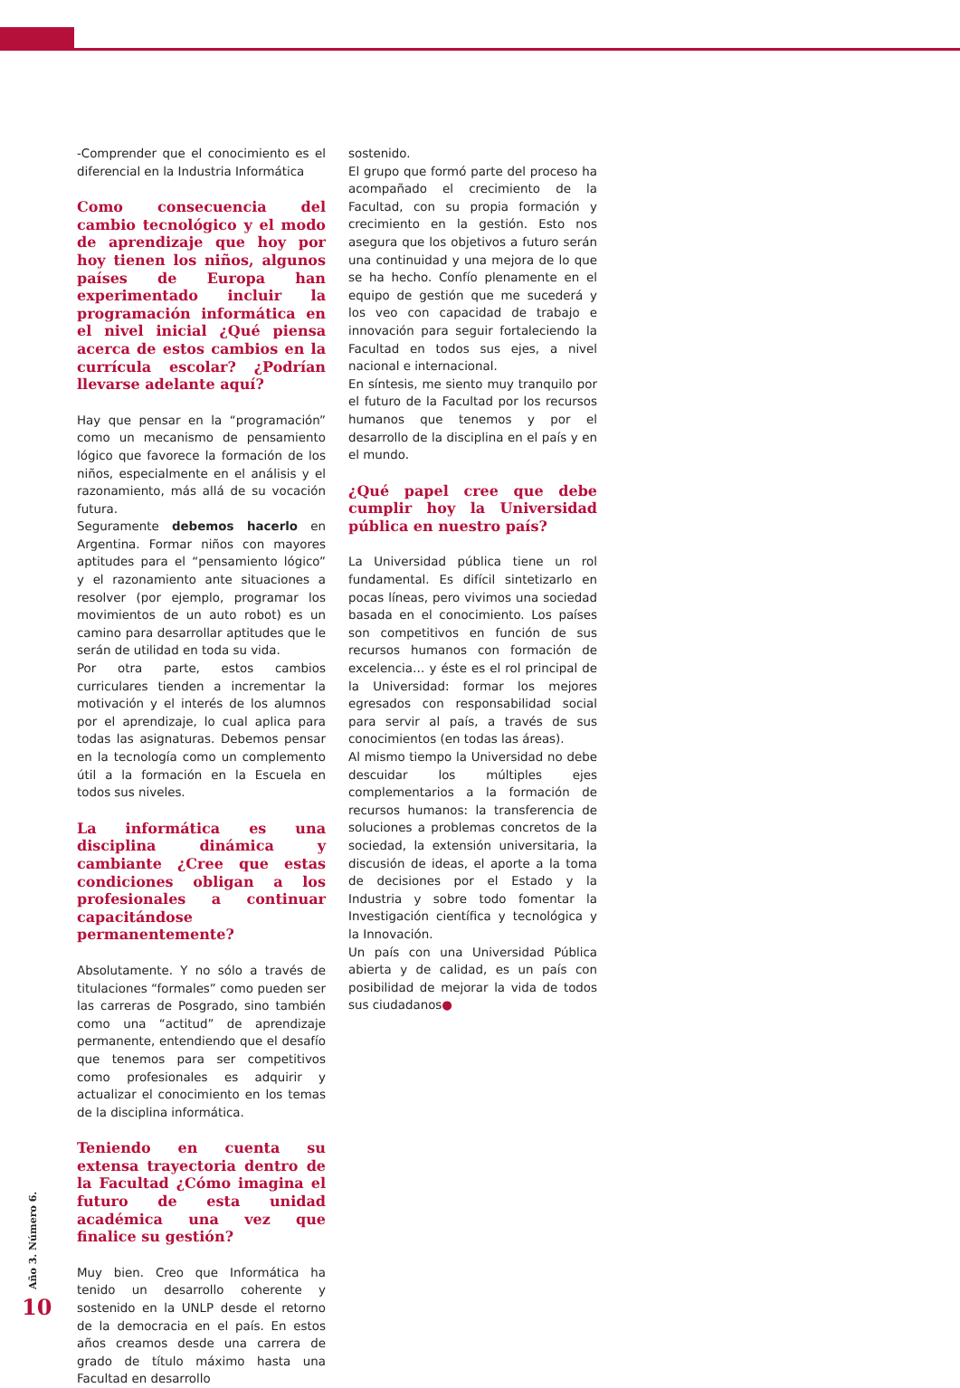-Comprender que el conocimiento es el diferencial en la Industria Informática
Como consecuencia del cambio tecnológico y el modo de aprendizaje que hoy por hoy tienen los niños, algunos países de Europa han experimentado incluir la programación informática en el nivel inicial ¿Qué piensa acerca de estos cambios en la currícula escolar? ¿Podrían llevarse adelante aquí?
Hay que pensar en la “programación” como un mecanismo de pensamiento lógico que favorece la formación de los niños, especialmente en el análisis y el razonamiento, más allá de su vocación futura.
Seguramente debemos hacerlo en Argentina. Formar niños con mayores aptitudes para el “pensamiento lógico” y el razonamiento ante situaciones a resolver (por ejemplo, programar los movimientos de un auto robot) es un camino para desarrollar aptitudes que le serán de utilidad en toda su vida.
Por otra parte, estos cambios curriculares tienden a incrementar la motivación y el interés de los alumnos por el aprendizaje, lo cual aplica para todas las asignaturas. Debemos pensar en la tecnología como un complemento útil a la formación en la Escuela en todos sus niveles.
La informática es una disciplina dinámica y cambiante ¿Cree que estas condiciones obligan a los profesionales a continuar capacitándose permanentemente?
Absolutamente. Y no sólo a través de titulaciones “formales” como pueden ser las carreras de Posgrado, sino también como una “actitud” de aprendizaje permanente, entendiendo que el desafío que tenemos para ser competitivos como profesionales es adquirir y actualizar el conocimiento en los temas de la disciplina informática.
Teniendo en cuenta su extensa trayectoria dentro de la Facultad ¿Cómo imagina el futuro de esta unidad académica una vez que finalice su gestión?
Muy bien. Creo que Informática ha tenido un desarrollo coherente y sostenido en la UNLP desde el retorno de la democracia en el país. En estos años creamos desde una carrera de grado de título máximo hasta una Facultad en desarrollo
sostenido.
El grupo que formó parte del proceso ha acompañado el crecimiento de la Facultad, con su propia formación y crecimiento en la gestión. Esto nos asegura que los objetivos a futuro serán una continuidad y una mejora de lo que se ha hecho. Confío plenamente en el equipo de gestión que me sucederá y los veo con capacidad de trabajo e innovación para seguir fortaleciendo la Facultad en todos sus ejes, a nivel nacional e internacional.
En síntesis, me siento muy tranquilo por el futuro de la Facultad por los recursos humanos que tenemos y por el desarrollo de la disciplina en el país y en el mundo.
¿Qué papel cree que debe cumplir hoy la Universidad pública en nuestro país?
La Universidad pública tiene un rol fundamental. Es difícil sintetizarlo en pocas líneas, pero vivimos una sociedad basada en el conocimiento. Los países son competitivos en función de sus recursos humanos con formación de excelencia… y éste es el rol principal de la Universidad: formar los mejores egresados con responsabilidad social para servir al país, a través de sus conocimientos (en todas las áreas).
Al mismo tiempo la Universidad no debe descuidar los múltiples ejes complementarios a la formación de recursos humanos: la transferencia de soluciones a problemas concretos de la sociedad, la extensión universitaria, la discusión de ideas, el aporte a la toma de decisiones por el Estado y la Industria y sobre todo fomentar la Investigación científica y tecnológica y la Innovación.
Un país con una Universidad Pública abierta y de calidad, es un país con posibilidad de mejorar la vida de todos sus ciudadanos●
Año 3. Número 6.
10